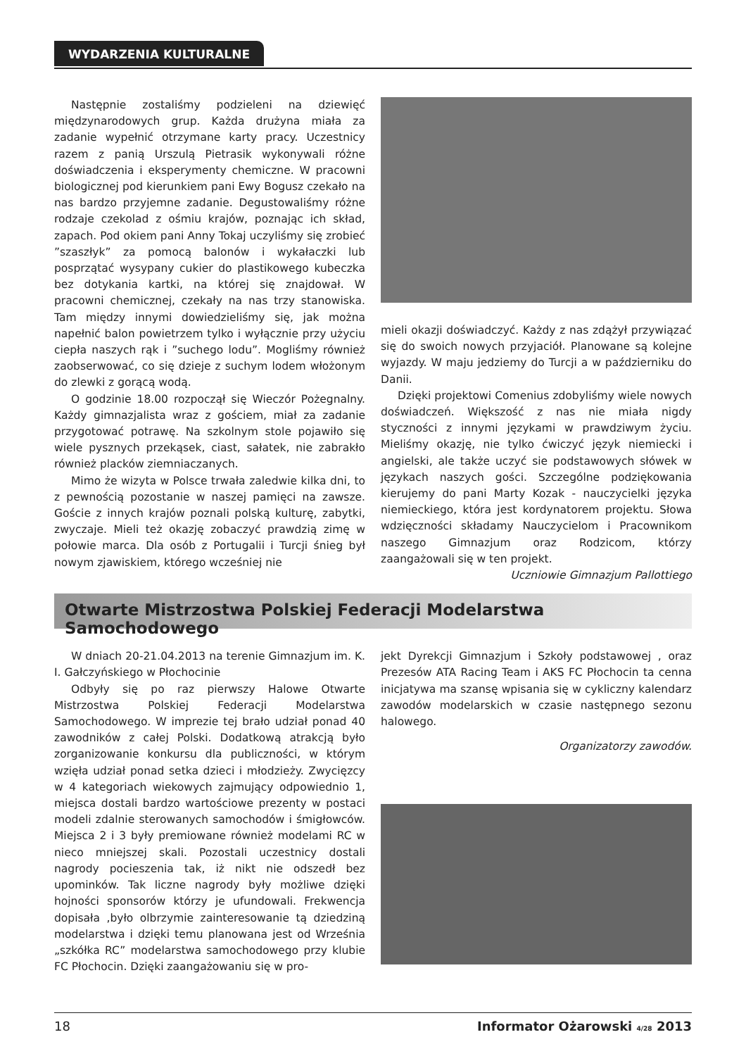WYDARZENIA KULTURALNE
Następnie zostaliśmy podzieleni na dziewięć międzynarodowych grup. Każda drużyna miała za zadanie wypełnić otrzymane karty pracy. Uczestnicy razem z panią Urszulą Pietrasik wykonywali różne doświadczenia i eksperymenty chemiczne. W pracowni biologicznej pod kierunkiem pani Ewy Bogusz czekało na nas bardzo przyjemne zadanie. Degustowaliśmy różne rodzaje czekolad z ośmiu krajów, poznając ich skład, zapach. Pod okiem pani Anny Tokaj uczyliśmy się zrobieć ”szaszłyk” za pomocą balonów i wykałaczki lub posprzątać wysypany cukier do plastikowego kubeczka bez dotykania kartki, na której się znajdował. W pracowni chemicznej, czekały na nas trzy stanowiska. Tam między innymi dowiedzieliśmy się, jak można napełnić balon powietrzem tylko i wyłącznie przy użyciu ciepła naszych rąk i ”suchego lodu”. Mogliśmy również zaobserwować, co się dzieje z suchym lodem włożonym do zlewki z gorącą wodą.
O godzinie 18.00 rozpoczął się Wieczór Pożegnalny. Każdy gimnazjalista wraz z gościem, miał za zadanie przygotować potrawę. Na szkolnym stole pojawiło się wiele pysznych przekąsek, ciast, sałatek, nie zabrakło również placków ziemniaczanych.
Mimo że wizyta w Polsce trwała zaledwie kilka dni, to z pewnością pozostanie w naszej pamięci na zawsze. Goście z innych krajów poznali polską kulturę, zabytki, zwyczaje. Mieli też okazję zobaczyć prawdzią zimę w połowie marca. Dla osób z Portugalii i Turcji śnieg był nowym zjawiskiem, którego wcześniej nie
mieli okazji doświadczyć. Każdy z nas zdążył przywiązać się do swoich nowych przyjaciół. Planowane są kolejne wyjazdy. W maju jedziemy do Turcji a w październiku do Danii.
Dzięki projektowi Comenius zdobyliśmy wiele nowych doświadczeń. Większość z nas nie miała nigdy styczności z innymi językami w prawdziwym życiu. Mieliśmy okazję, nie tylko ćwiczyć język niemiecki i angielski, ale także uczyć sie podstawowych słówek w językach naszych gości. Szczególne podziękowania kierujemy do pani Marty Kozak - nauczycielki języka niemieckiego, która jest kordynatorem projektu. Słowa wdzięczności składamy Nauczycielom i Pracownikom naszego Gimnazjum oraz Rodzicom, którzy zaangażowali się w ten projekt.
Uczniowie Gimnazjum Pallottiego
Otwarte Mistrzostwa Polskiej Federacji Modelarstwa Samochodowego
W dniach 20-21.04.2013 na terenie Gimnazjum im. K. I. Gałczyńskiego w Płochocinie
Odbyły się po raz pierwszy Halowe Otwarte Mistrzostwa Polskiej Federacji Modelarstwa Samochodowego. W imprezie tej brało udział ponad 40 zawodników z całej Polski. Dodatkową atrakcją było zorganizowanie konkursu dla publiczności, w którym wzięła udział ponad setka dzieci i młodzieży. Zwycięzcy w 4 kategoriach wiekowych zajmujący odpowiednio 1, miejsca dostali bardzo wartościowe prezenty w postaci modeli zdalnie sterowanych samochodów i śmigłowców. Miejsca 2 i 3 były premiowane również modelami RC w nieco mniejszej skali. Pozostali uczestnicy dostali nagrody pocieszenia tak, iż nikt nie odszedł bez upominków. Tak liczne nagrody były możliwe dzięki hojności sponsorów którzy je ufundowali. Frekwencja dopisała ,było olbrzymie zainteresowanie tą dziedziną modelarstwa i dzięki temu planowana jest od Września „szkółka RC” modelarstwa samochodowego przy klubie FC Płochocin. Dzięki zaangażowaniu się w pro-
jekt Dyrekcji Gimnazjum i Szkoły podstawowej , oraz Prezesów ATA Racing Team i AKS FC Płochocin ta cenna inicjatywa ma szansę wpisania się w cykliczny kalendarz zawodów modelarskich w czasie następnego sezonu halowego.
Organizatorzy zawodów.
18 Informator Ożarowski 4/28 2013